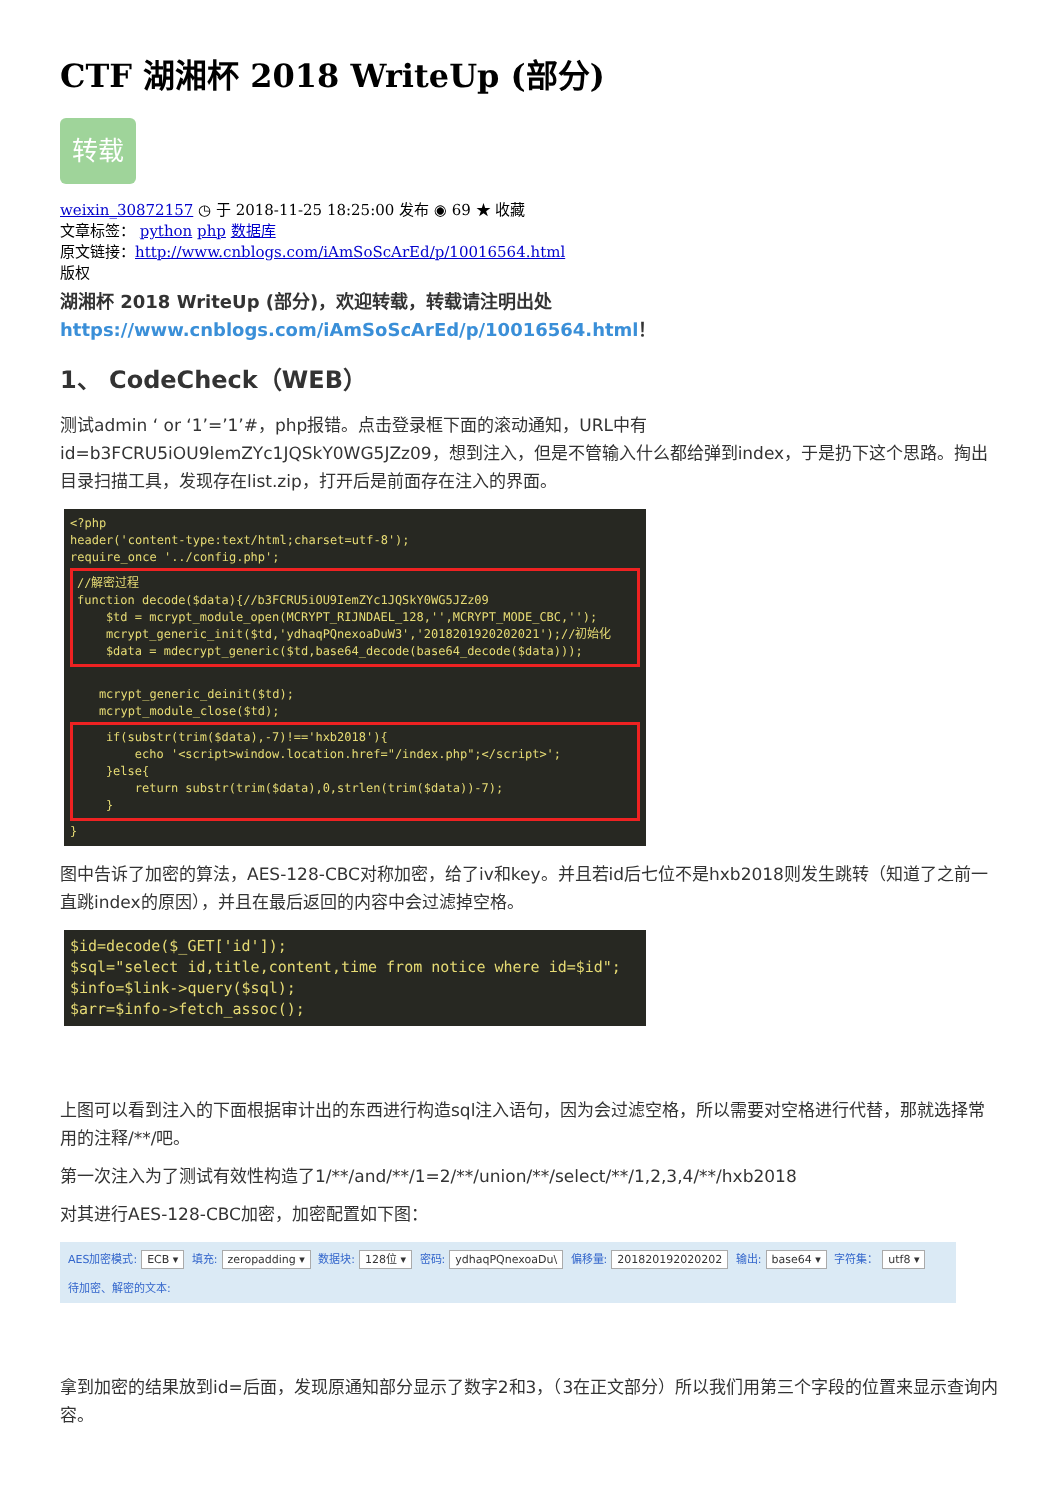CTF 湖湘杯 2018 WriteUp (部分)
转载
weixin_30872157 ◷ 于 2018-11-25 18:25:00 发布 ◉ 69 ★ 收藏
文章标签： python php 数据库
原文链接：http://www.cnblogs.com/iAmSoScArEd/p/10016564.html
版权
湖湘杯 2018 WriteUp (部分)，欢迎转载，转载请注明出处https://www.cnblogs.com/iAmSoScArEd/p/10016564.html！
1、 CodeCheck（WEB）
测试admin ‘ or ‘1’=’1’#，php报错。点击登录框下面的滚动通知，URL中有id=b3FCRU5iOU9lemZYc1JQSkY0WG5JZz09，想到注入，但是不管输入什么都给弹到index，于是扔下这个思路。掏出目录扫描工具，发现存在list.zip，打开后是前面存在注入的界面。
<?php
header('content-type:text/html;charset=utf-8');
require_once '../config.php';
//解密过程
function decode($data){//b3FCRU5iOU9IemZYc1JQSkY0WG5JZz09
    $td = mcrypt_module_open(MCRYPT_RIJNDAEL_128,'',MCRYPT_MODE_CBC,'');
    mcrypt_generic_init($td,'ydhaqPQnexoaDuW3','2018201920202021');//初始化
    $data = mdecrypt_generic($td,base64_decode(base64_decode($data)));
    mcrypt_generic_deinit($td);
    mcrypt_module_close($td);
    if(substr(trim($data),-7)!=='hxb2018'){
        echo '<script>window.location.href="/index.php";</script>';
    }else{
        return substr(trim($data),0,strlen(trim($data))-7);
    }}
图中告诉了加密的算法，AES-128-CBC对称加密，给了iv和key。并且若id后七位不是hxb2018则发生跳转（知道了之前一直跳index的原因），并且在最后返回的内容中会过滤掉空格。
$id=decode($_GET['id']);
$sql="select id,title,content,time from notice where id=$id";
$info=$link->query($sql);
$arr=$info->fetch_assoc();
上图可以看到注入的下面根据审计出的东西进行构造sql注入语句，因为会过滤空格，所以需要对空格进行代替，那就选择常用的注释/**/吧。
第一次注入为了测试有效性构造了1/**/and/**/1=2/**/union/**/select/**/1,2,3,4/**/hxb2018
对其进行AES-128-CBC加密，加密配置如下图：
AES加密模式: ECB ▾ 填充: zeropadding ▾ 数据块: 128位 ▾ 密码: ydhaqPQnexoaDu\ 偏移量: 201820192020202 输出: base64 ▾ 字符集： utf8 ▾
待加密、解密的文本:
拿到加密的结果放到id=后面，发现原通知部分显示了数字2和3，（3在正文部分）所以我们用第三个字段的位置来显示查询内容。